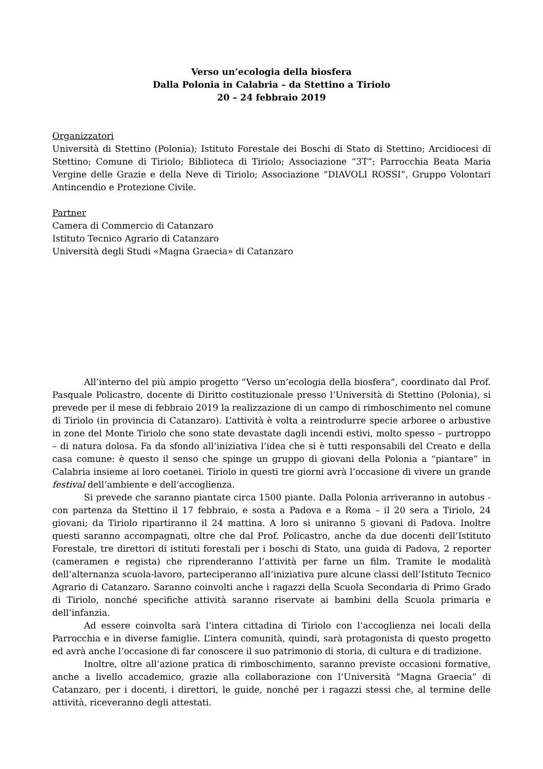Verso un’ecologia della biosfera
Dalla Polonia in Calabria – da Stettino a Tiriolo
20 – 24 febbraio 2019
Organizzatori
Università di Stettino (Polonia); Istituto Forestale dei Boschi di Stato di Stettino; Arcidiocesi di Stettino; Comune di Tiriolo; Biblioteca di Tiriolo; Associazione “3T”; Parrocchia Beata Maria Vergine delle Grazie e della Neve di Tiriolo; Associazione “DIAVOLI ROSSI”, Gruppo Volontari Antincendio e Protezione Civile.
Partner
Camera di Commercio di Catanzaro
Istituto Tecnico Agrario di Catanzaro
Università degli Studi «Magna Graecia» di Catanzaro
All’interno del più ampio progetto “Verso un’ecologia della biosfera”, coordinato dal Prof. Pasquale Policastro, docente di Diritto costituzionale presso l’Università di Stettino (Polonia), si prevede per il mese di febbraio 2019 la realizzazione di un campo di rimboschimento nel comune di Tiriolo (in provincia di Catanzaro). L’attività è volta a reintrodurre specie arboree o arbustive in zone del Monte Tiriolo che sono state devastate dagli incendi estivi, molto spesso – purtroppo – di natura dolosa. Fa da sfondo all’iniziativa l’idea che si è tutti responsabili del Creato e della casa comune: è questo il senso che spinge un gruppo di giovani della Polonia a “piantare” in Calabria insieme ai loro coetanei. Tiriolo in questi tre giorni avrà l’occasione di vivere un grande festival dell’ambiente e dell’accoglienza.
Si prevede che saranno piantate circa 1500 piante. Dalla Polonia arriveranno in autobus - con partenza da Stettino il 17 febbraio, e sosta a Padova e a Roma – il 20 sera a Tiriolo, 24 giovani; da Tiriolo ripartiranno il 24 mattina. A loro si uniranno 5 giovani di Padova. Inoltre questi saranno accompagnati, oltre che dal Prof. Policastro, anche da due docenti dell’Istituto Forestale, tre direttori di istituti forestali per i boschi di Stato, una guida di Padova, 2 reporter (cameramen e regista) che riprenderanno l’attività per farne un film. Tramite le modalità dell’alternanza scuola-lavoro, parteciperanno all’iniziativa pure alcune classi dell’Istituto Tecnico Agrario di Catanzaro. Saranno coinvolti anche i ragazzi della Scuola Secondaria di Primo Grado di Tiriolo, nonché specifiche attività saranno riservate ai bambini della Scuola primaria e dell’infanzia.
Ad essere coinvolta sarà l’intera cittadina di Tiriolo con l’accoglienza nei locali della Parrocchia e in diverse famiglie. L’intera comunità, quindi, sarà protagonista di questo progetto ed avrà anche l’occasione di far conoscere il suo patrimonio di storia, di cultura e di tradizione.
Inoltre, oltre all’azione pratica di rimboschimento, saranno previste occasioni formative, anche a livello accademico, grazie alla collaborazione con l’Università “Magna Graecia” di Catanzaro, per i docenti, i direttori, le guide, nonché per i ragazzi stessi che, al termine delle attività, riceveranno degli attestati.